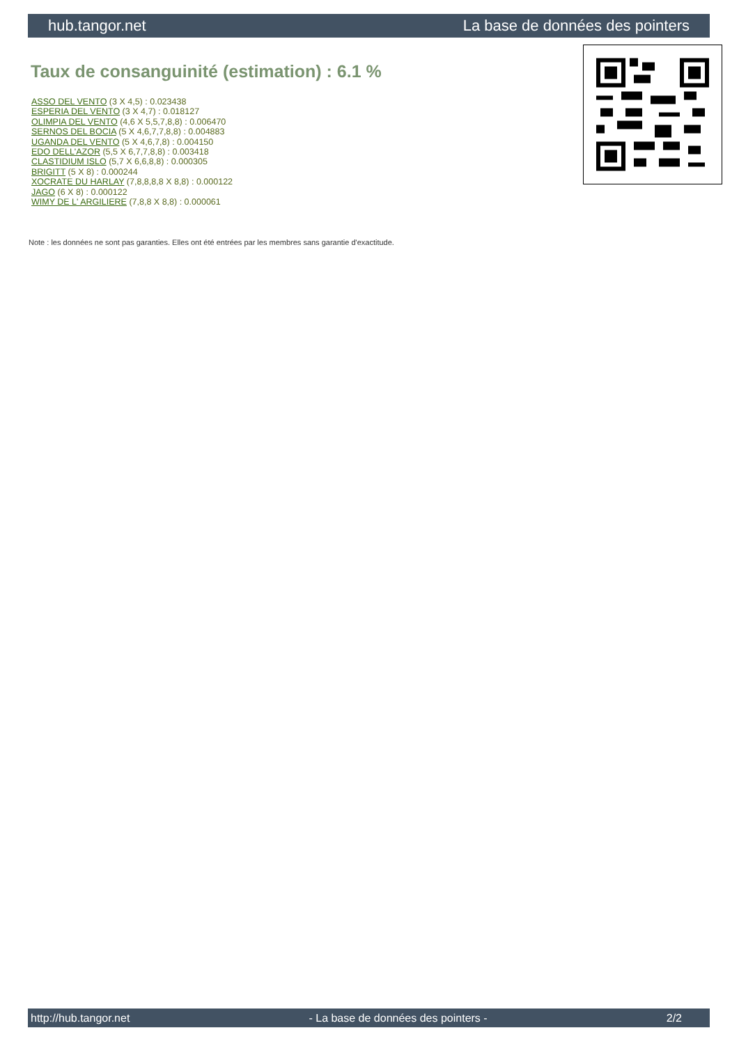hub.tangor.net La base de données des pointers
Taux de consanguinité (estimation) : 6.1 %
ASSO DEL VENTO (3 X 4,5) : 0.023438
ESPERIA DEL VENTO (3 X 4,7) : 0.018127
OLIMPIA DEL VENTO (4,6 X 5,5,7,8,8) : 0.006470
SERNOS DEL BOCIA (5 X 4,6,7,7,8,8) : 0.004883
UGANDA DEL VENTO (5 X 4,6,7,8) : 0.004150
EDO DELL'AZOR (5,5 X 6,7,7,8,8) : 0.003418
CLASTIDIUM ISLO (5,7 X 6,6,8,8) : 0.000305
BRIGITT (5 X 8) : 0.000244
XOCRATE DU HARLAY (7,8,8,8,8 X 8,8) : 0.000122
JAGO (6 X 8) : 0.000122
WIMY DE L' ARGILIERE (7,8,8 X 8,8) : 0.000061
Note : les données ne sont pas garanties. Elles ont été entrées par les membres sans garantie d'exactitude.
http://hub.tangor.net - La base de données des pointers - 2/2